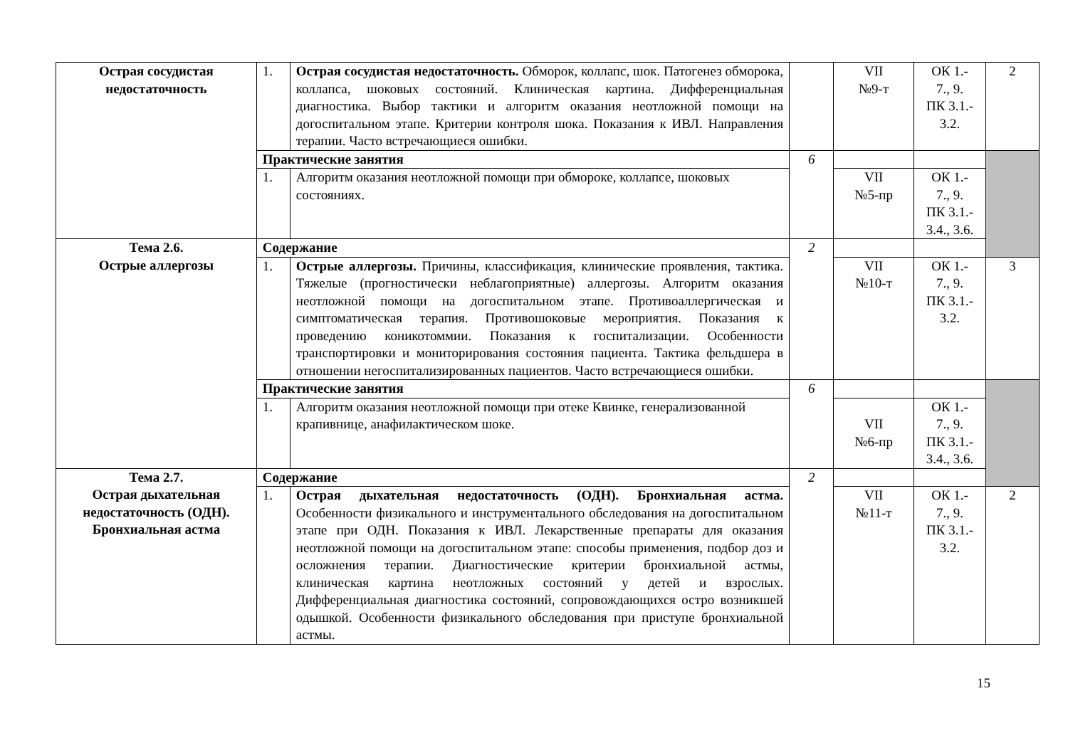| Острая сосудистая недостаточность | 1. | Острая сосудистая недостаточность. Обморок, коллапс, шок. Патогенез обморока, коллапса, шоковых состояний. Клиническая картина. Дифференциальная диагностика. Выбор тактики и алгоритм оказания неотложной помощи на догоспитальном этапе. Критерии контроля шока. Показания к ИВЛ. Направления терапии. Часто встречающиеся ошибки. | | VII №9-т | ОК 1.- 7., 9. ПК 3.1.- 3.2. | 2 |
| | Практические занятия | | 6 | | | |
| | 1. | Алгоритм оказания неотложной помощи при обмороке, коллапсе, шоковых состояниях. | | VII №5-пр | ОК 1.- 7., 9. ПК 3.1.- 3.4., 3.6. | |
| Тема 2.6. Острые аллергозы | Содержание | | 2 | | | |
| | 1. | Острые аллергозы. Причины, классификация, клинические проявления, тактика. Тяжелые (прогностически неблагоприятные) аллергозы. Алгоритм оказания неотложной помощи на догоспитальном этапе. Противоаллергическая и симптоматическая терапия. Противошоковые мероприятия. Показания к проведению коникотоммии. Показания к госпитализации. Особенности транспортировки и мониторирования состояния пациента. Тактика фельдшера в отношении негоспитализированных пациентов. Часто встречающиеся ошибки. | | VII №10-т | ОК 1.- 7., 9. ПК 3.1.- 3.2. | 3 |
| | Практические занятия | | 6 | | | |
| | 1. | Алгоритм оказания неотложной помощи при отеке Квинке, генерализованной крапивнице, анафилактическом шоке. | | VII №6-пр | ОК 1.- 7., 9. ПК 3.1.- 3.4., 3.6. | |
| Тема 2.7. Острая дыхательная недостаточность (ОДН). Бронхиальная астма | Содержание | | 2 | | | |
| | 1. | Острая дыхательная недостаточность (ОДН). Бронхиальная астма. Особенности физикального и инструментального обследования на догоспитальном этапе при ОДН. Показания к ИВЛ. Лекарственные препараты для оказания неотложной помощи на догоспитальном этапе: способы применения, подбор доз и осложнения терапии. Диагностические критерии бронхиальной астмы, клиническая картина неотложных состояний у детей и взрослых. Дифференциальная диагностика состояний, сопровождающихся остро возникшей одышкой. Особенности физикального обследования при приступе бронхиальной астмы. | | VII №11-т | ОК 1.- 7., 9. ПК 3.1.- 3.2. | 2 |
15